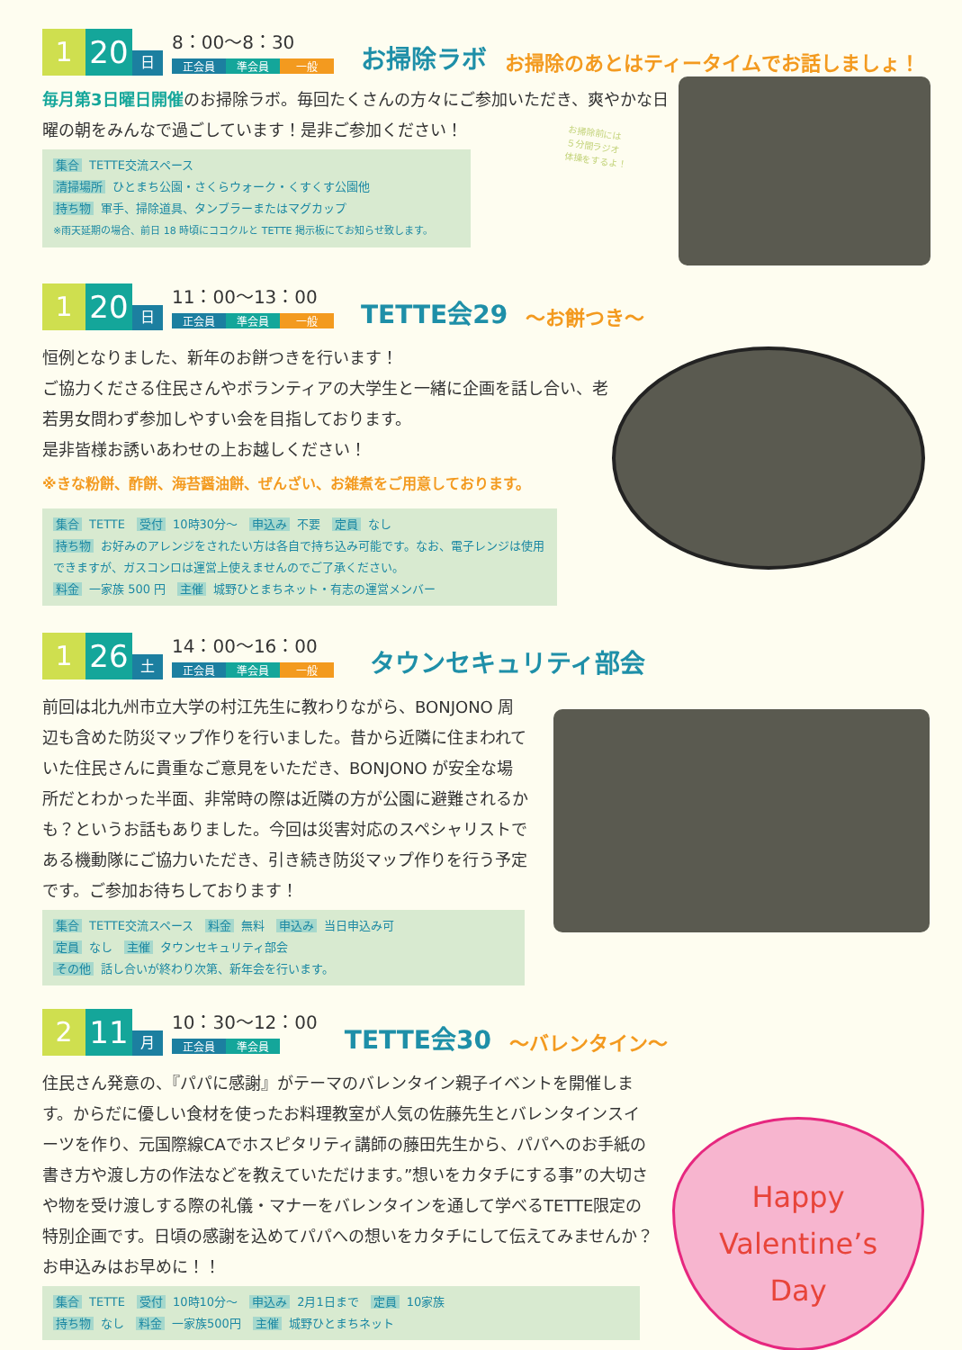1
20
日
8：00〜8：30
正会員 準会員 一般
お掃除ラボ お掃除のあとはティータイムでお話しましょ！
毎月第3日曜日開催のお掃除ラボ。毎回たくさんの方々にご参加いただき、爽やかな日曜の朝をみんなで過ごしています！是非ご参加ください！
集合 TETTE交流スペース
清掃場所 ひとまち公園・さくらウォーク・くすくす公園他
持ち物 軍手、掃除道具、タンブラーまたはマグカップ
※雨天延期の場合、前日 18 時頃にココクルと TETTE 掲示板にてお知らせ致します。
お掃除前には
５分間ラジオ
体操をするよ！
1
20
日
11：00〜13：00
正会員 準会員 一般
TETTE会29 〜お餅つき〜
恒例となりました、新年のお餅つきを行います！
ご協力くださる住民さんやボランティアの大学生と一緒に企画を話し合い、老若男女問わず参加しやすい会を目指しております。
是非皆様お誘いあわせの上お越しください！
※きな粉餅、酢餅、海苔醤油餅、ぜんざい、お雑煮をご用意しております。
集合 TETTE　受付 10時30分〜　申込み 不要　定員 なし
持ち物 お好みのアレンジをされたい方は各自で持ち込み可能です。なお、電子レンジは使用できますが、ガスコンロは運営上使えませんのでご了承ください。
料金 一家族 500 円　主催 城野ひとまちネット・有志の運営メンバー
1
26
土
14：00〜16：00
正会員 準会員 一般
タウンセキュリティ部会
前回は北九州市立大学の村江先生に教わりながら、BONJONO 周辺も含めた防災マップ作りを行いました。昔から近隣に住まわれていた住民さんに貴重なご意見をいただき、BONJONO が安全な場所だとわかった半面、非常時の際は近隣の方が公園に避難されるかも？というお話もありました。今回は災害対応のスペシャリストである機動隊にご協力いただき、引き続き防災マップ作りを行う予定です。ご参加お待ちしております！
集合 TETTE交流スペース　料金 無料　申込み 当日申込み可
定員 なし　主催 タウンセキュリティ部会
その他 話し合いが終わり次第、新年会を行います。
2
11
月
10：30〜12：00
正会員 準会員
TETTE会30 〜バレンタイン〜
住民さん発意の、『パパに感謝』がテーマのバレンタイン親子イベントを開催します。からだに優しい食材を使ったお料理教室が人気の佐藤先生とバレンタインスイーツを作り、元国際線CAでホスピタリティ講師の藤田先生から、パパへのお手紙の書き方や渡し方の作法などを教えていただけます。”想いをカタチにする事”の大切さや物を受け渡しする際の礼儀・マナーをバレンタインを通して学べるTETTE限定の特別企画です。日頃の感謝を込めてパパへの想いをカタチにして伝えてみませんか？お申込みはお早めに！！
集合 TETTE　受付 10時10分〜　申込み 2月1日まで　定員 10家族
持ち物 なし　料金 一家族500円　主催 城野ひとまちネット
Happy
Valentine’s
Day